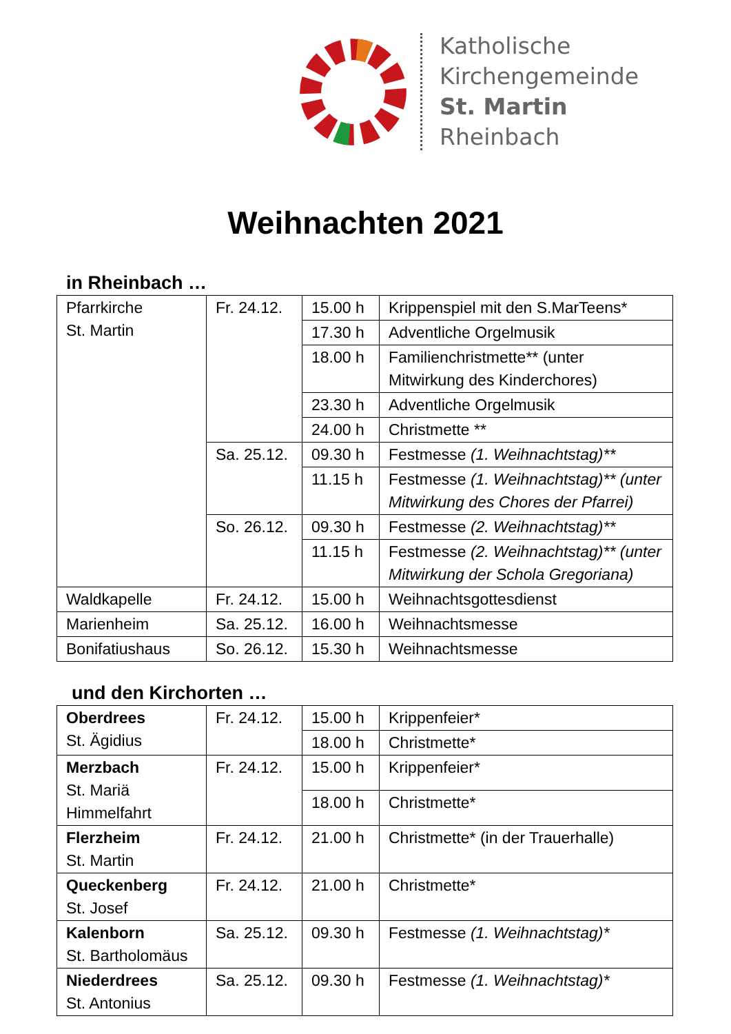Katholische
Kirchengemeinde
St. Martin
Rheinbach
Weihnachten 2021
in Rheinbach …
| Pfarrkirche St. Martin | Fr. 24.12. | 15.00 h | Krippenspiel mit den S.MarTeens* |
| | | 17.30 h | Adventliche Orgelmusik |
| | | 18.00 h | Familienchristmette** (unter Mitwirkung des Kinderchores) |
| | | 23.30 h | Adventliche Orgelmusik |
| | | 24.00 h | Christmette ** |
| | Sa. 25.12. | 09.30 h | Festmesse (1. Weihnachtstag)** |
| | | 11.15 h | Festmesse (1. Weihnachtstag)** (unter Mitwirkung des Chores der Pfarrei) |
| | So. 26.12. | 09.30 h | Festmesse (2. Weihnachtstag)** |
| | | 11.15 h | Festmesse (2. Weihnachtstag)** (unter Mitwirkung der Schola Gregoriana) |
| Waldkapelle | Fr. 24.12. | 15.00 h | Weihnachtsgottesdienst |
| Marienheim | Sa. 25.12. | 16.00 h | Weihnachtsmesse |
| Bonifatiushaus | So. 26.12. | 15.30 h | Weihnachtsmesse |
und den Kirchorten …
| Oberdrees St. Ägidius | Fr. 24.12. | 15.00 h | Krippenfeier* |
| | | 18.00 h | Christmette* |
| Merzbach St. Mariä Himmelfahrt | Fr. 24.12. | 15.00 h | Krippenfeier* |
| | | 18.00 h | Christmette* |
| Flerzheim St. Martin | Fr. 24.12. | 21.00 h | Christmette* (in der Trauerhalle) |
| Queckenberg St. Josef | Fr. 24.12. | 21.00 h | Christmette* |
| Kalenborn St. Bartholomäus | Sa. 25.12. | 09.30 h | Festmesse (1. Weihnachtstag)* |
| Niederdrees St. Antonius | Sa. 25.12. | 09.30 h | Festmesse (1. Weihnachtstag)* |